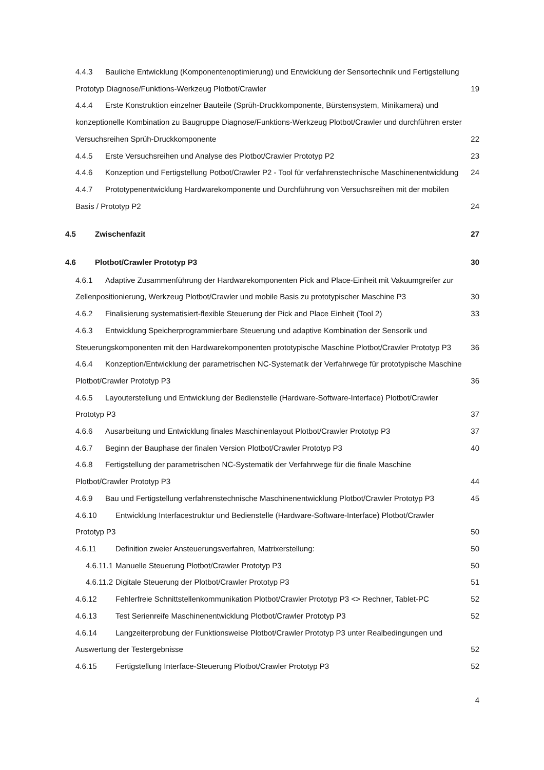4.4.3 Bauliche Entwicklung (Komponentenoptimierung) und Entwicklung der Sensortechnik und Fertigstellung Prototyp Diagnose/Funktions-Werkzeug Plotbot/Crawler 19
4.4.4 Erste Konstruktion einzelner Bauteile (Sprüh-Druckkomponente, Bürstensystem, Minikamera) und konzeptionelle Kombination zu Baugruppe Diagnose/Funktions-Werkzeug Plotbot/Crawler und durchführen erster Versuchsreihen Sprüh-Druckkomponente 22
4.4.5 Erste Versuchsreihen und Analyse des Plotbot/Crawler Prototyp P2 23
4.4.6 Konzeption und Fertigstellung Potbot/Crawler P2 - Tool für verfahrenstechnische Maschinenentwicklung 24
4.4.7 Prototypenentwicklung Hardwarekomponente und Durchführung von Versuchsreihen mit der mobilen Basis / Prototyp P2 24
4.5 Zwischenfazit 27
4.6 Plotbot/Crawler Prototyp P3 30
4.6.1 Adaptive Zusammenführung der Hardwarekomponenten Pick and Place-Einheit mit Vakuumgreifer zur Zellenpositionierung, Werkzeug Plotbot/Crawler und mobile Basis zu prototypischer Maschine P3 30
4.6.2 Finalisierung systematisiert-flexible Steuerung der Pick and Place Einheit (Tool 2) 33
4.6.3 Entwicklung Speicherprogrammierbare Steuerung und adaptive Kombination der Sensorik und Steuerungskomponenten mit den Hardwarekomponenten prototypische Maschine Plotbot/Crawler Prototyp P3 36
4.6.4 Konzeption/Entwicklung der parametrischen NC-Systematik der Verfahrwege für prototypische Maschine Plotbot/Crawler Prototyp P3 36
4.6.5 Layouterstellung und Entwicklung der Bedienstelle (Hardware-Software-Interface) Plotbot/Crawler Prototyp P3 37
4.6.6 Ausarbeitung und Entwicklung finales Maschinenlayout Plotbot/Crawler Prototyp P3 37
4.6.7 Beginn der Bauphase der finalen Version Plotbot/Crawler Prototyp P3 40
4.6.8 Fertigstellung der parametrischen NC-Systematik der Verfahrwege für die finale Maschine Plotbot/Crawler Prototyp P3 44
4.6.9 Bau und Fertigstellung verfahrenstechnische Maschinenentwicklung Plotbot/Crawler Prototyp P3 45
4.6.10 Entwicklung Interfacestruktur und Bedienstelle (Hardware-Software-Interface) Plotbot/Crawler Prototyp P3 50
4.6.11 Definition zweier Ansteuerungsverfahren, Matrixerstellung: 50
4.6.11.1 Manuelle Steuerung Plotbot/Crawler Prototyp P3 50
4.6.11.2 Digitale Steuerung der Plotbot/Crawler Prototyp P3 51
4.6.12 Fehlerfreie Schnittstellenkommunikation Plotbot/Crawler Prototyp P3 <> Rechner, Tablet-PC 52
4.6.13 Test Serienreife Maschinenentwicklung Plotbot/Crawler Prototyp P3 52
4.6.14 Langzeiterprobung der Funktionsweise Plotbot/Crawler Prototyp P3 unter Realbedingungen und Auswertung der Testergebnisse 52
4.6.15 Fertigstellung Interface-Steuerung Plotbot/Crawler Prototyp P3 52
4